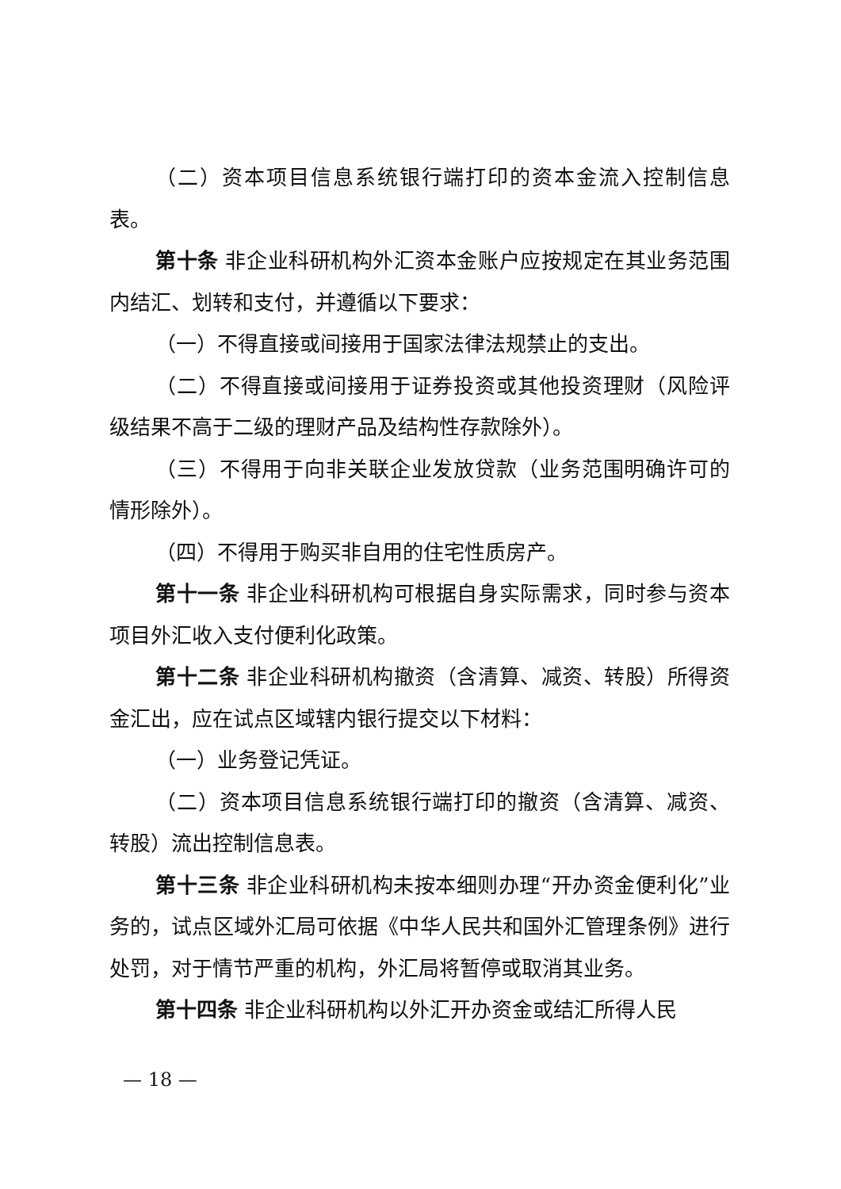（二）资本项目信息系统银行端打印的资本金流入控制信息表。
第十条 非企业科研机构外汇资本金账户应按规定在其业务范围内结汇、划转和支付，并遵循以下要求：
（一）不得直接或间接用于国家法律法规禁止的支出。
（二）不得直接或间接用于证券投资或其他投资理财（风险评级结果不高于二级的理财产品及结构性存款除外）。
（三）不得用于向非关联企业发放贷款（业务范围明确许可的情形除外）。
（四）不得用于购买非自用的住宅性质房产。
第十一条 非企业科研机构可根据自身实际需求，同时参与资本项目外汇收入支付便利化政策。
第十二条 非企业科研机构撤资（含清算、减资、转股）所得资金汇出，应在试点区域辖内银行提交以下材料：
（一）业务登记凭证。
（二）资本项目信息系统银行端打印的撤资（含清算、减资、转股）流出控制信息表。
第十三条 非企业科研机构未按本细则办理“开办资金便利化”业务的，试点区域外汇局可依据《中华人民共和国外汇管理条例》进行处罚，对于情节严重的机构，外汇局将暂停或取消其业务。
第十四条 非企业科研机构以外汇开办资金或结汇所得人民
— 18 —